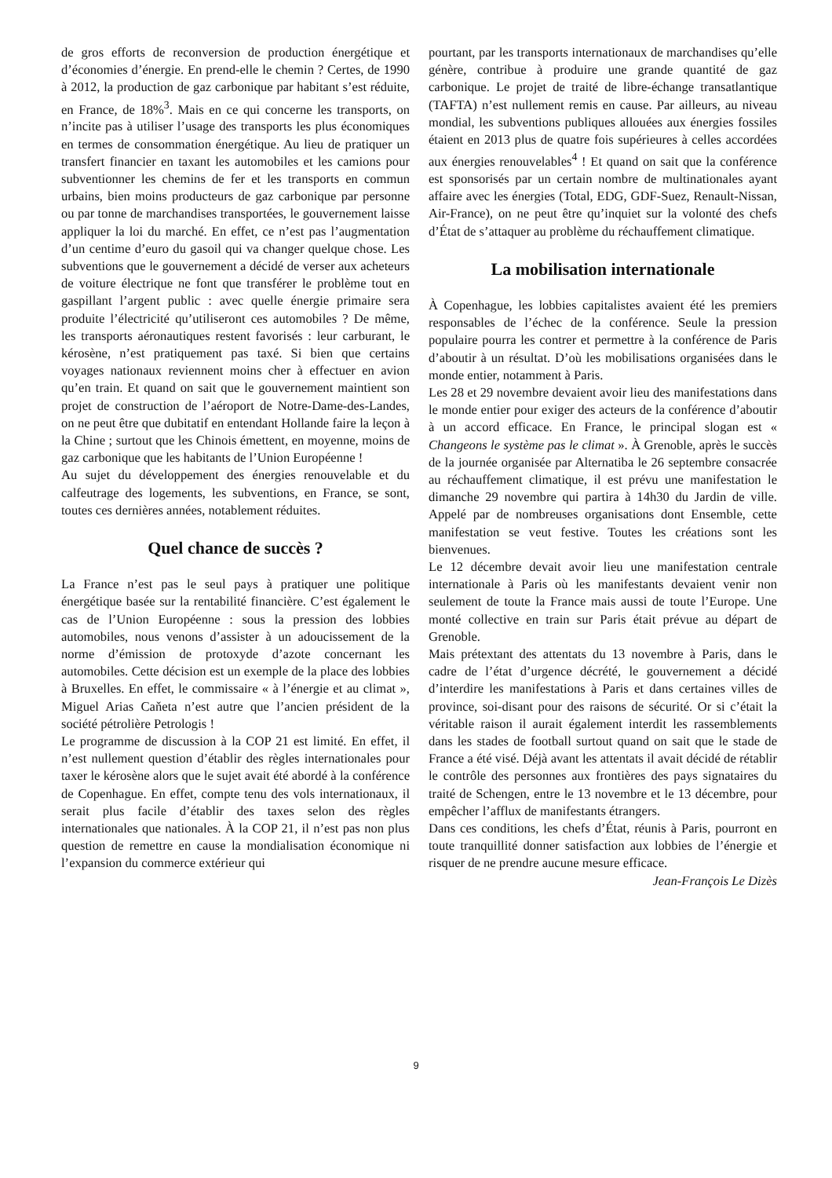de gros efforts de reconversion de production énergétique et d’économies d’énergie. En prend-elle le chemin ? Certes, de 1990 à 2012, la production de gaz carbonique par habitant s’est réduite, en France, de 18%<sup>3</sup>. Mais en ce qui concerne les transports, on n’incite pas à utiliser l’usage des transports les plus économiques en termes de consommation énergétique. Au lieu de pratiquer un transfert financier en taxant les automobiles et les camions pour subventionner les chemins de fer et les transports en commun urbains, bien moins producteurs de gaz carbonique par personne ou par tonne de marchandises transportées, le gouvernement laisse appliquer la loi du marché. En effet, ce n’est pas l’augmentation d’un centime d’euro du gasoil qui va changer quelque chose. Les subventions que le gouvernement a décidé de verser aux acheteurs de voiture électrique ne font que transférer le problème tout en gaspillant l’argent public : avec quelle énergie primaire sera produite l’électricité qu’utiliseront ces automobiles ? De même, les transports aéronautiques restent favorisés : leur carburant, le kérosène, n’est pratiquement pas taxé. Si bien que certains voyages nationaux reviennent moins cher à effectuer en avion qu’en train. Et quand on sait que le gouvernement maintient son projet de construction de l’aéroport de Notre-Dame-des-Landes, on ne peut être que dubitatif en entendant Hollande faire la leçon à la Chine ; surtout que les Chinois émettent, en moyenne, moins de gaz carbonique que les habitants de l’Union Européenne !
Au sujet du développement des énergies renouvelable et du calfeutrage des logements, les subventions, en France, se sont, toutes ces dernières années, notablement réduites.
Quel chance de succès ?
La France n’est pas le seul pays à pratiquer une politique énergétique basée sur la rentabilité financière. C’est également le cas de l’Union Européenne : sous la pression des lobbies automobiles, nous venons d’assister à un adoucissement de la norme d’émission de protoxyde d’azote concernant les automobiles. Cette décision est un exemple de la place des lobbies à Bruxelles. En effet, le commissaire « à l’énergie et au climat », Miguel Arias Caňeta n’est autre que l’ancien président de la société pétrolière Petrologis !
Le programme de discussion à la COP 21 est limité. En effet, il n’est nullement question d’établir des règles internationales pour taxer le kérosène alors que le sujet avait été abordé à la conférence de Copenhague. En effet, compte tenu des vols internationaux, il serait plus facile d’établir des taxes selon des règles internationales que nationales. À la COP 21, il n’est pas non plus question de remettre en cause la mondialisation économique ni l’expansion du commerce extérieur qui
pourtant, par les transports internationaux de marchandises qu’elle génère, contribue à produire une grande quantité de gaz carbonique. Le projet de traité de libre-échange transatlantique (TAFTA) n’est nullement remis en cause. Par ailleurs, au niveau mondial, les subventions publiques allouées aux énergies fossiles étaient en 2013 plus de quatre fois supérieures à celles accordées aux énergies renouvelables<sup>4</sup> ! Et quand on sait que la conférence est sponsorisés par un certain nombre de multinationales ayant affaire avec les énergies (Total, EDG, GDF-Suez, Renault-Nissan, Air-France), on ne peut être qu’inquiet sur la volonté des chefs d’État de s’attaquer au problème du réchauffement climatique.
La mobilisation internationale
À Copenhague, les lobbies capitalistes avaient été les premiers responsables de l’échec de la conférence. Seule la pression populaire pourra les contrer et permettre à la conférence de Paris d’aboutir à un résultat. D’où les mobilisations organisées dans le monde entier, notamment à Paris.
Les 28 et 29 novembre devaient avoir lieu des manifestations dans le monde entier pour exiger des acteurs de la conférence d’aboutir à un accord efficace. En France, le principal slogan est « Changeons le système pas le climat ». À Grenoble, après le succès de la journée organisée par Alternatiba le 26 septembre consacrée au réchauffement climatique, il est prévu une manifestation le dimanche 29 novembre qui partira à 14h30 du Jardin de ville. Appelé par de nombreuses organisations dont Ensemble, cette manifestation se veut festive. Toutes les créations sont les bienvenues.
Le 12 décembre devait avoir lieu une manifestation centrale internationale à Paris où les manifestants devaient venir non seulement de toute la France mais aussi de toute l’Europe. Une monté collective en train sur Paris était prévue au départ de Grenoble.
Mais prétextant des attentats du 13 novembre à Paris, dans le cadre de l’état d’urgence décrété, le gouvernement a décidé d’interdire les manifestations à Paris et dans certaines villes de province, soi-disant pour des raisons de sécurité. Or si c’était la véritable raison il aurait également interdit les rassemblements dans les stades de football surtout quand on sait que le stade de France a été visé. Déjà avant les attentats il avait décidé de rétablir le contrôle des personnes aux frontières des pays signataires du traité de Schengen, entre le 13 novembre et le 13 décembre, pour empêcher l’afflux de manifestants étrangers.
Dans ces conditions, les chefs d’État, réunis à Paris, pourront en toute tranquillité donner satisfaction aux lobbies de l’énergie et risquer de ne prendre aucune mesure efficace.
Jean-François Le Dizès
9